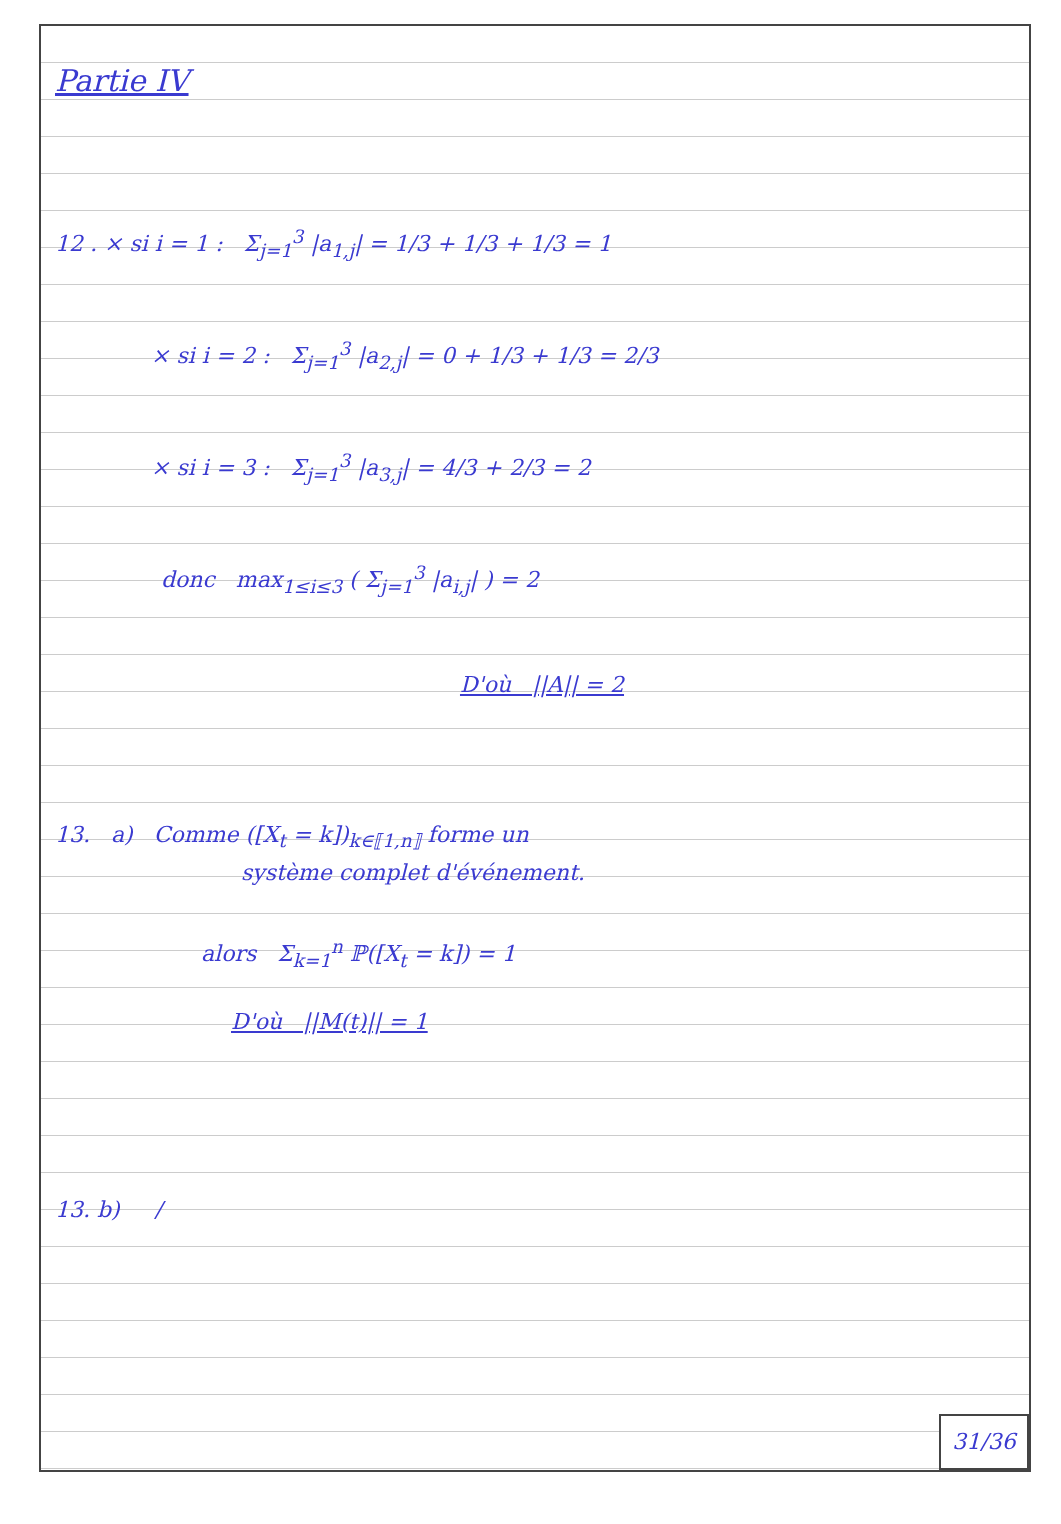Partie IV
12 . × si i = 1 : Σ<sub>j=1</sub><sup>3</sup> |a<sub>1,j</sub>| = 1/3 + 1/3 + 1/3 = 1
× si i = 2 : Σ<sub>j=1</sub><sup>3</sup> |a<sub>2,j</sub>| = 0 + 1/3 + 1/3 = 2/3
× si i = 3 : Σ<sub>j=1</sub><sup>3</sup> |a<sub>3,j</sub>| = 4/3 + 2/3 = 2
donc max<sub>1≤i≤3</sub> ( Σ<sub>j=1</sub><sup>3</sup> |a<sub>i,j</sub>| ) = 2
D'où ||A|| = 2
13. a) Comme ([X<sub>t</sub> = k])<sub>k∈⟦1,n⟧</sub> forme un
système complet d'événement.
alors Σ<sub>k=1</sub><sup>n</sup> ℙ([X<sub>t</sub> = k]) = 1
D'où ||M(t)|| = 1
13. b) /
31/36